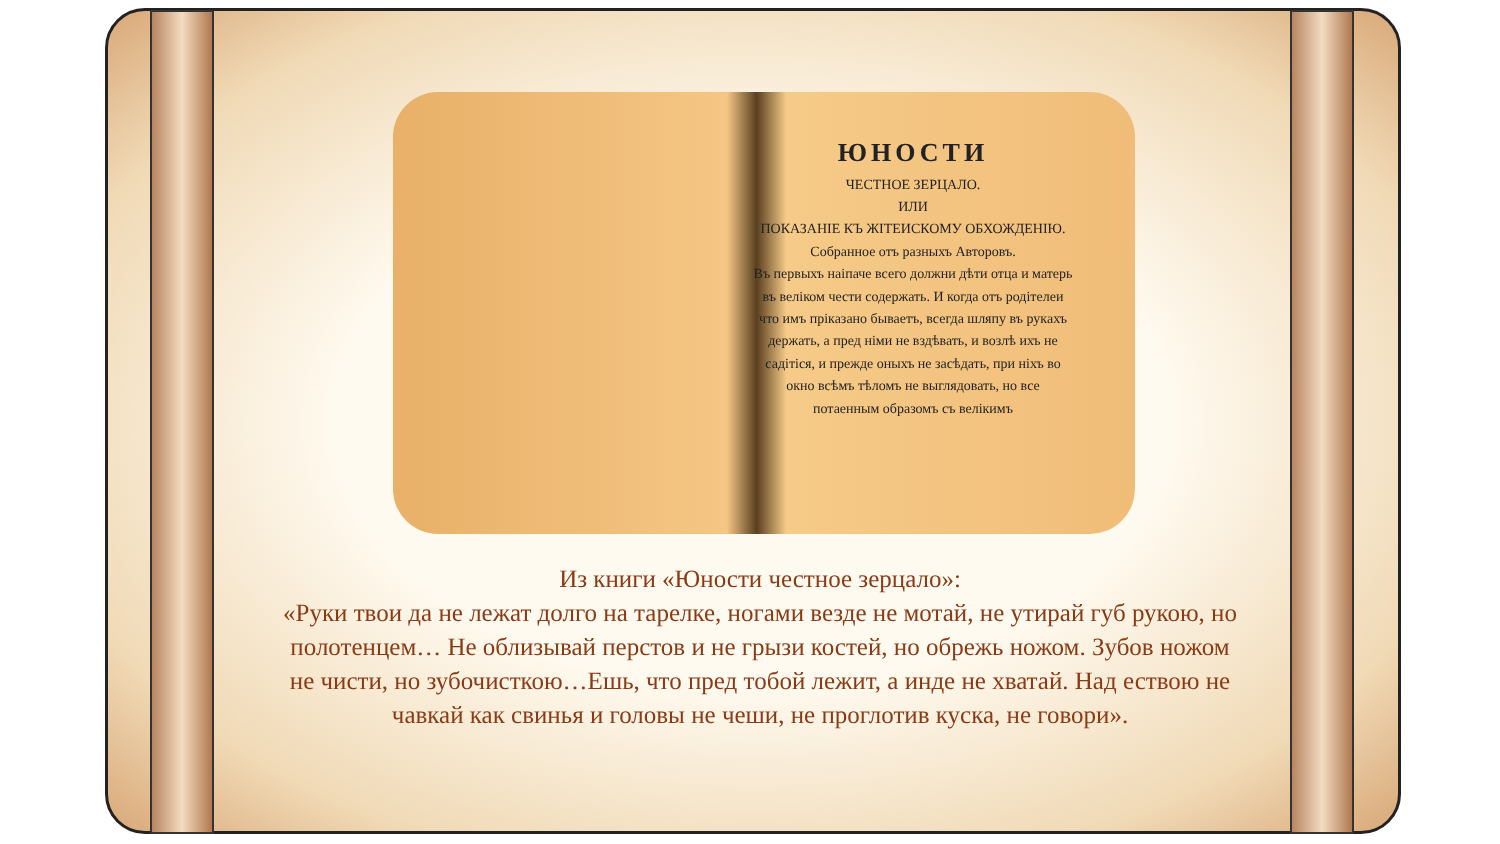ЮНОСТИ
ЧЕСТНОЕ ЗЕРЦАЛО.
ИЛИ
ПОКАЗАНІЕ КЪ ЖІТЕИСКОМУ ОБХОЖДЕНІЮ.
Собранное отъ разныхъ Авторовъ.
Въ первыхъ наіпаче всего должни дѣти отца и матерь въ веліком чести содержать. И когда отъ родітелеи что имъ пріказано бываетъ, всегда шляпу въ рукахъ держать, а пред німи не вздѣвать, и возлѣ ихъ не садітіся, и прежде оныхъ не засѣдать, при ніхъ во окно всѣмъ тѣломъ не выглядовать, но все потаенным образомъ съ велікимъ
Из книги «Юности честное зерцало»:
«Руки твои да не лежат долго на тарелке, ногами везде не мотай, не утирай губ рукою, но полотенцем… Не облизывай перстов и не грызи костей, но обрежь ножом. Зубов ножом не чисти, но зубочисткою…Ешь, что пред тобой лежит, а инде не хватай. Над ествою не чавкай как свинья и головы не чеши, не проглотив куска, не говори».